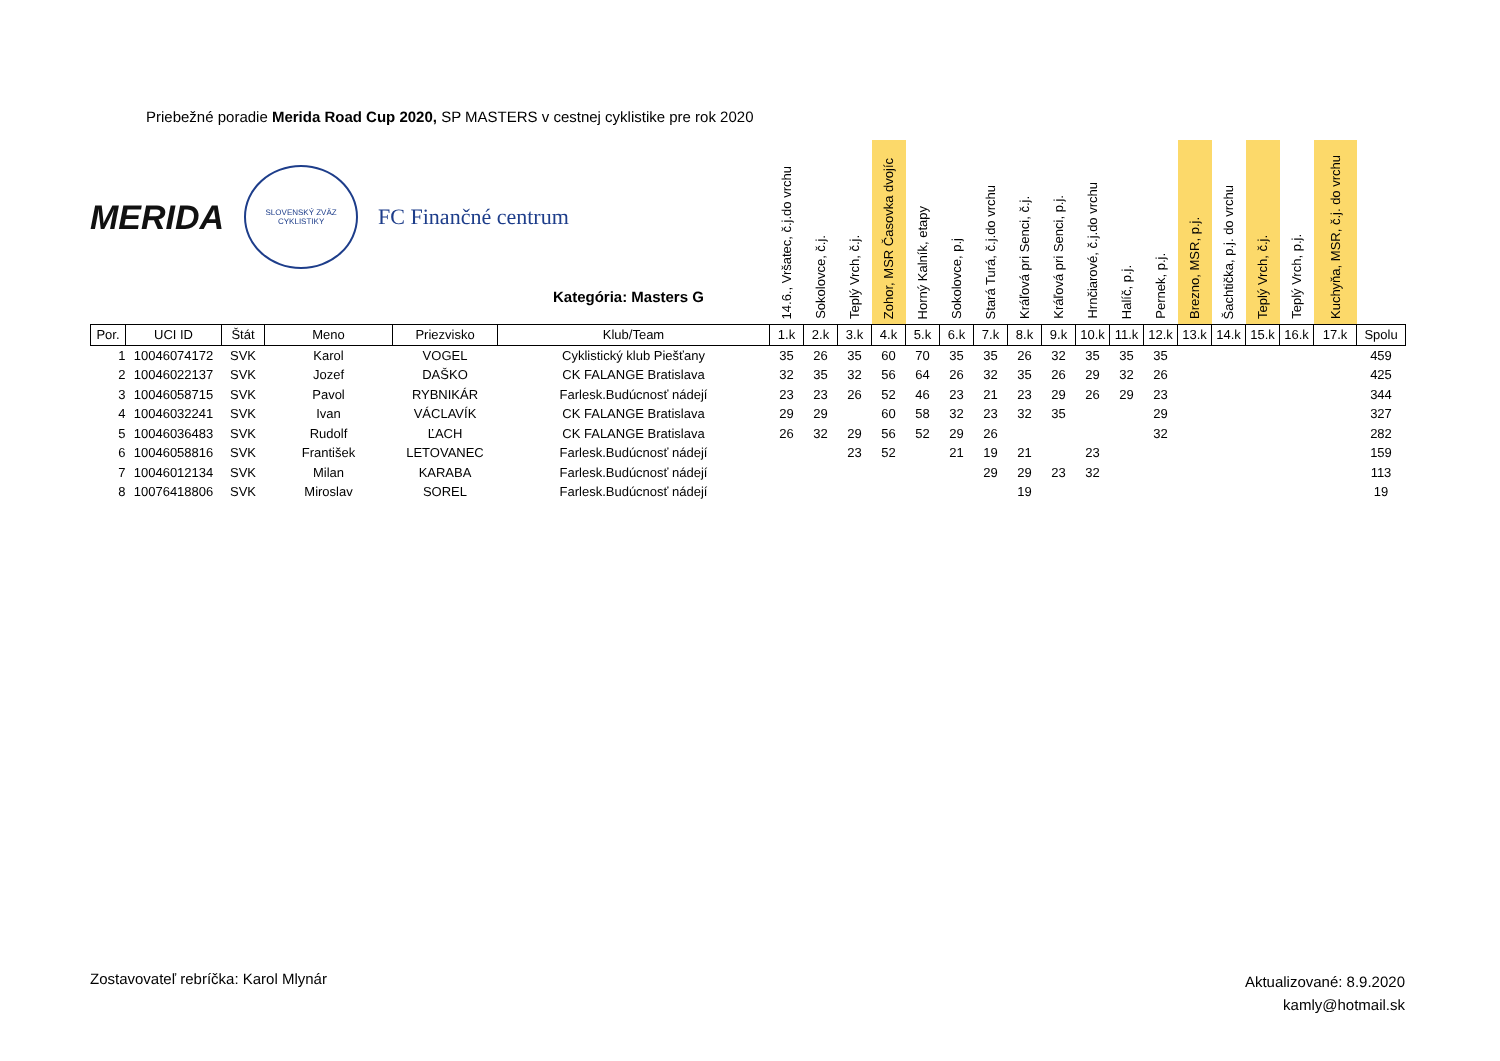Priebežné poradie Merida Road Cup 2020, SP MASTERS v cestnej cyklistike pre rok 2020
MERIDA
SLOVENSKÝ ZVÄZ CYKLISTIKY
FC Finančné centrum
Kategória: Masters G
| | | | | | | 14.6., Vršatec, č.j.do vrchu | Sokolovce, č.j. | Teplý Vrch, č.j. | Zohor, MSR Časovka dvojíc | Horný Kalník, etapy | Sokolovce, p.j | Stará Turá, č.j.do vrchu | Kráľová pri Senci, č.j. | Kráľová pri Senci, p.j. | Hrnčiarové, č.j.do vrchu | Halíč, p.j. | Pernek, p.j. | Brezno, MSR, p.j. | Šachtička, p.j. do vrchu | Teplý Vrch, č.j. | Teplý Vrch, p.j. | Kuchyňa, MSR, č.j. do vrchu | |
| --- | --- | --- | --- | --- | --- | --- | --- | --- | --- | --- | --- | --- | --- | --- | --- | --- | --- | --- | --- | --- | --- | --- | --- |
| Por. | UCI ID | Štát | Meno | Priezvisko | Klub/Team | 1.k | 2.k | 3.k | 4.k | 5.k | 6.k | 7.k | 8.k | 9.k | 10.k | 11.k | 12.k | 13.k | 14.k | 15.k | 16.k | 17.k | Spolu |
| 1 | 10046074172 | SVK | Karol | VOGEL | Cyklistický klub Piešťany | 35 | 26 | 35 | 60 | 70 | 35 | 35 | 26 | 32 | 35 | 35 | 35 | | | | | | 459 |
| 2 | 10046022137 | SVK | Jozef | DAŠKO | CK FALANGE Bratislava | 32 | 35 | 32 | 56 | 64 | 26 | 32 | 35 | 26 | 29 | 32 | 26 | | | | | | 425 |
| 3 | 10046058715 | SVK | Pavol | RYBNIKÁR | Farlesk.Budúcnosť nádejí | 23 | 23 | 26 | 52 | 46 | 23 | 21 | 23 | 29 | 26 | 29 | 23 | | | | | | 344 |
| 4 | 10046032241 | SVK | Ivan | VÁCLAVÍK | CK FALANGE Bratislava | 29 | 29 | | 60 | 58 | 32 | 23 | 32 | 35 | | | 29 | | | | | | 327 |
| 5 | 10046036483 | SVK | Rudolf | ĽACH | CK FALANGE Bratislava | 26 | 32 | 29 | 56 | 52 | 29 | 26 | | | | | 32 | | | | | | 282 |
| 6 | 10046058816 | SVK | František | LETOVANEC | Farlesk.Budúcnosť nádejí | | | 23 | 52 | | 21 | 19 | 21 | | 23 | | | | | | | | 159 |
| 7 | 10046012134 | SVK | Milan | KARABA | Farlesk.Budúcnosť nádejí | | | | | | | 29 | 29 | 23 | 32 | | | | | | | | 113 |
| 8 | 10076418806 | SVK | Miroslav | SOREL | Farlesk.Budúcnosť nádejí | | | | | | | | 19 | | | | | | | | | | 19 |
Zostavovateľ rebríčka: Karol Mlynár
Aktualizované: 8.9.2020
kamly@hotmail.sk